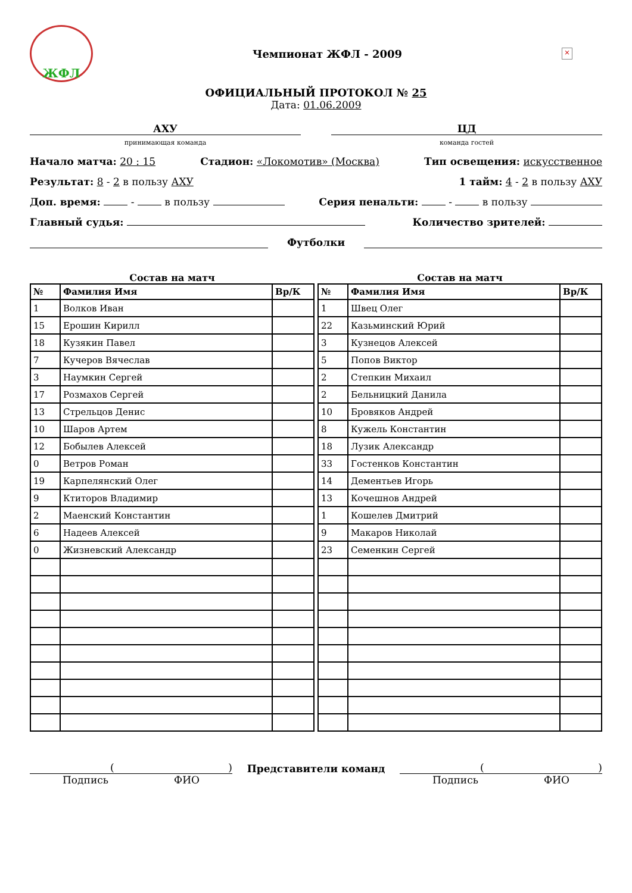ЖФЛ
Чемпионат ЖФЛ - 2009
×
ОФИЦИАЛЬНЫЙ ПРОТОКОЛ № 25
Дата: 01.06.2009
АХУ
принимающая команда
ЦД
команда гостей
Начало матча: 20 : 15 Стадион: «Локомотив» (Москва) Тип освещения: искусственное
Результат: 8 - 2 в пользу АХУ 1 тайм: 4 - 2 в пользу АХУ
Доп. время: - в пользу Серия пенальти: - в пользу
Главный судья: Количество зрителей:
Футболки
Состав на матч
| № | Фамилия Имя | Вр/К |
| --- | --- | --- |
| 1 | Волков Иван | |
| 15 | Ерошин Кирилл | |
| 18 | Кузякин Павел | |
| 7 | Кучеров Вячеслав | |
| 3 | Наумкин Сергей | |
| 17 | Розмахов Сергей | |
| 13 | Стрельцов Денис | |
| 10 | Шаров Артем | |
| 12 | Бобылев Алексей | |
| 0 | Ветров Роман | |
| 19 | Карпелянский Олег | |
| 9 | Ктиторов Владимир | |
| 2 | Маенский Константин | |
| 6 | Надеев Алексей | |
| 0 | Жизневский Александр | |
Состав на матч
| № | Фамилия Имя | Вр/К |
| --- | --- | --- |
| 1 | Швец Олег | |
| 22 | Казьминский Юрий | |
| 3 | Кузнецов Алексей | |
| 5 | Попов Виктор | |
| 2 | Степкин Михаил | |
| 2 | Бельницкий Данила | |
| 10 | Бровяков Андрей | |
| 8 | Кужель Константин | |
| 18 | Лузик Александр | |
| 33 | Гостенков Константин | |
| 14 | Дементьев Игорь | |
| 13 | Кочешнов Андрей | |
| 1 | Кошелев Дмитрий | |
| 9 | Макаров Николай | |
| 23 | Семенкин Сергей | |
()
Подпись ФИО
Представители команд ()
Подпись ФИО